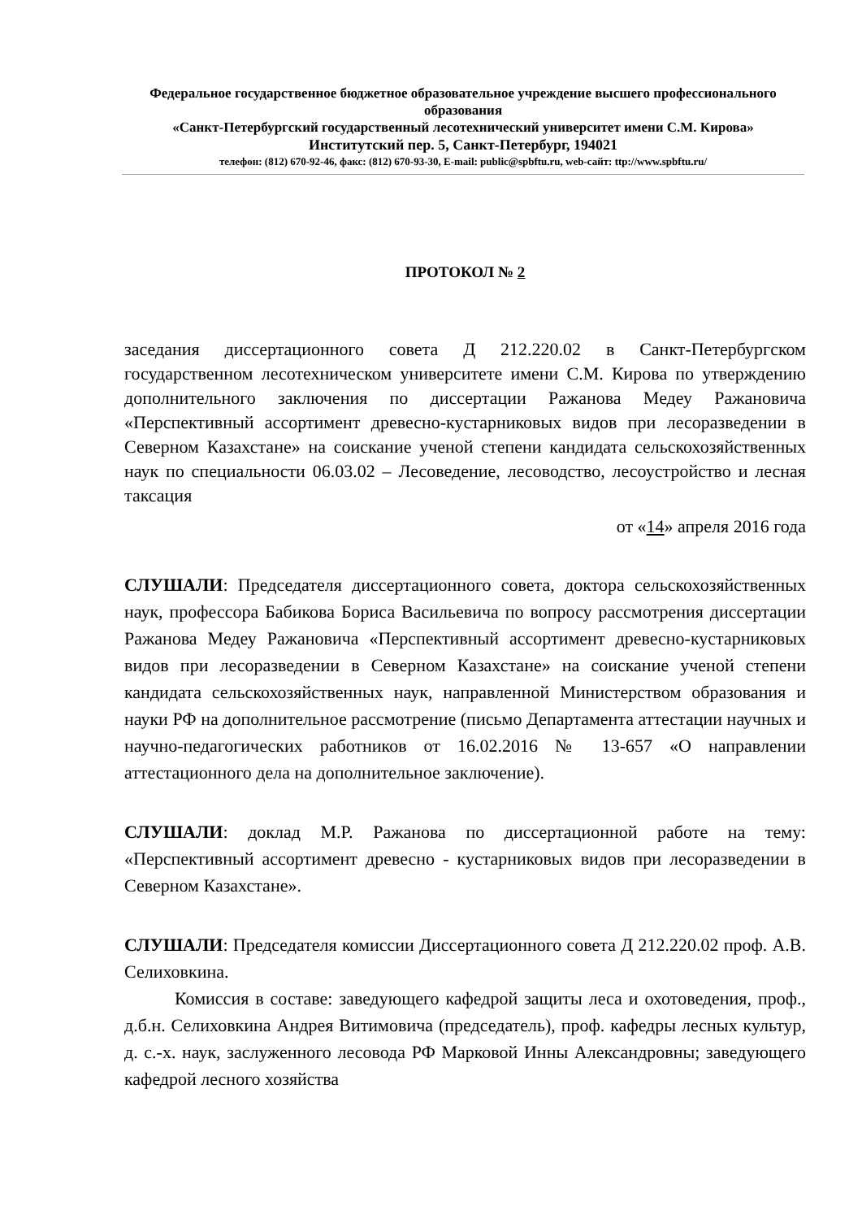Федеральное государственное бюджетное образовательное учреждение высшего профессионального образования
«Санкт-Петербургский государственный лесотехнический университет имени С.М. Кирова»
Институтский пер. 5, Санкт-Петербург, 194021
телефон: (812) 670-92-46, факс: (812) 670-93-30, E-mail: public@spbftu.ru, web-сайт: ttp://www.spbftu.ru/
ПРОТОКОЛ № 2
заседания диссертационного совета Д 212.220.02 в Санкт-Петербургском государственном лесотехническом университете имени С.М. Кирова по утверждению дополнительного заключения по диссертации Ражанова Медеу Ражановича «Перспективный ассортимент древесно-кустарниковых видов при лесоразведении в Северном Казахстане» на соискание ученой степени кандидата сельскохозяйственных наук по специальности 06.03.02 – Лесоведение, лесоводство, лесоустройство и лесная таксация
от «14» апреля 2016 года
СЛУШАЛИ: Председателя диссертационного совета, доктора сельскохозяйственных наук, профессора Бабикова Бориса Васильевича по вопросу рассмотрения диссертации Ражанова Медеу Ражановича «Перспективный ассортимент древесно-кустарниковых видов при лесоразведении в Северном Казахстане» на соискание ученой степени кандидата сельскохозяйственных наук, направленной Министерством образования и науки РФ на дополнительное рассмотрение (письмо Департамента аттестации научных и научно-педагогических работников от 16.02.2016 № 13-657 «О направлении аттестационного дела на дополнительное заключение).
СЛУШАЛИ: доклад М.Р. Ражанова по диссертационной работе на тему: «Перспективный ассортимент древесно - кустарниковых видов при лесоразведении в Северном Казахстане».
СЛУШАЛИ: Председателя комиссии Диссертационного совета Д 212.220.02 проф. А.В. Селиховкина.
Комиссия в составе: заведующего кафедрой защиты леса и охотоведения, проф., д.б.н. Селиховкина Андрея Витимовича (председатель), проф. кафедры лесных культур, д. с.-х. наук, заслуженного лесовода РФ Марковой Инны Александровны; заведующего кафедрой лесного хозяйства